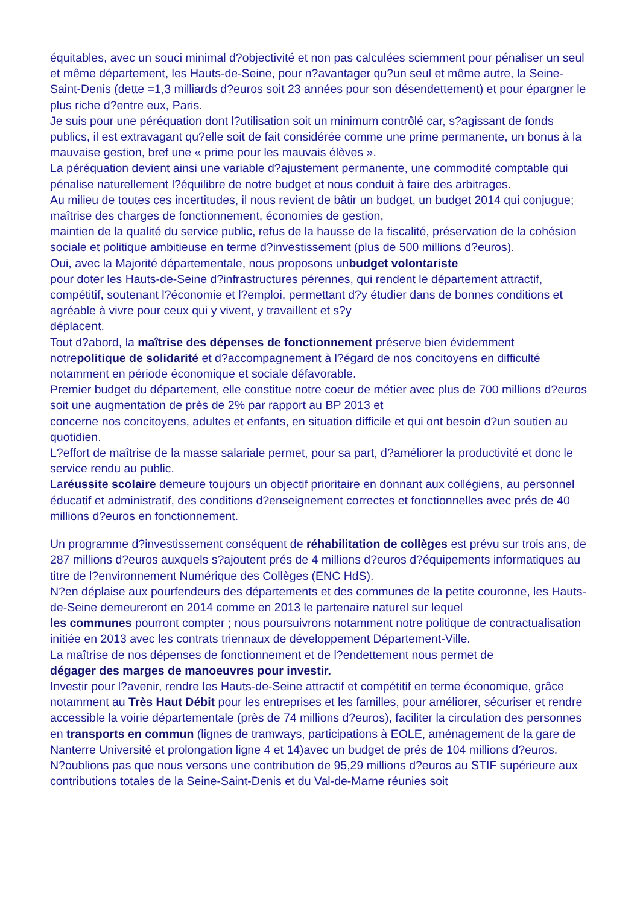équitables, avec un souci minimal d?objectivité et non pas calculées sciemment pour pénaliser un seul et même département, les Hauts-de-Seine, pour n?avantager qu?un seul et même autre, la Seine-Saint-Denis (dette =1,3 milliards d?euros soit 23 années pour son désendettement) et pour épargner le plus riche d?entre eux, Paris.
Je suis pour une péréquation dont l?utilisation soit un minimum contrôlé car, s?agissant de fonds publics, il est extravagant qu?elle soit de fait considérée comme une prime permanente, un bonus à la mauvaise gestion, bref une « prime pour les mauvais élèves ».
La péréquation devient ainsi une variable d?ajustement permanente, une commodité comptable qui pénalise naturellement l?équilibre de notre budget et nous conduit à faire des arbitrages.
Au milieu de toutes ces incertitudes, il nous revient de bâtir un budget, un budget 2014 qui conjugue; maîtrise des charges de fonctionnement, économies de gestion,
maintien de la qualité du service public, refus de la hausse de la fiscalité, préservation de la cohésion sociale et politique ambitieuse en terme d?investissement (plus de 500 millions d?euros).
Oui, avec la Majorité départementale, nous proposons unbudget volontariste
pour doter les Hauts-de-Seine d?infrastructures pérennes, qui rendent le département attractif, compétitif, soutenant l?économie et l?emploi, permettant d?y étudier dans de bonnes conditions et agréable à vivre pour ceux qui y vivent, y travaillent et s?y
déplacent.
Tout d?abord, la maîtrise des dépenses de fonctionnement préserve bien évidemment notrepolitique de solidarité et d?accompagnement à l?égard de nos concitoyens en difficulté notamment en période économique et sociale défavorable.
Premier budget du département, elle constitue notre coeur de métier avec plus de 700 millions d?euros soit une augmentation de près de 2% par rapport au BP 2013 et
concerne nos concitoyens, adultes et enfants, en situation difficile et qui ont besoin d?un soutien au quotidien.
L?effort de maîtrise de la masse salariale permet, pour sa part, d?améliorer la productivité et donc le service rendu au public.
Laréussite scolaire demeure toujours un objectif prioritaire en donnant aux collégiens, au personnel éducatif et administratif, des conditions d?enseignement correctes et fonctionnelles avec prés de 40 millions d?euros en fonctionnement.
Un programme d?investissement conséquent de réhabilitation de collèges est prévu sur trois ans, de 287 millions d?euros auxquels s?ajoutent prés de 4 millions d?euros d?équipements informatiques au titre de l?environnement Numérique des Collèges (ENC HdS).
N?en déplaise aux pourfendeurs des départements et des communes de la petite couronne, les Hauts-de-Seine demeureront en 2014 comme en 2013 le partenaire naturel sur lequel
les communes pourront compter ; nous poursuivrons notamment notre politique de contractualisation initiée en 2013 avec les contrats triennaux de développement Département-Ville.
La maîtrise de nos dépenses de fonctionnement et de l?endettement nous permet de
dégager des marges de manoeuvres pour investir.
Investir pour l?avenir, rendre les Hauts-de-Seine attractif et compétitif en terme économique, grâce notamment au Très Haut Débit pour les entreprises et les familles, pour améliorer, sécuriser et rendre accessible la voirie départementale (près de 74 millions d?euros), faciliter la circulation des personnes en transports en commun (lignes de tramways, participations à EOLE, aménagement de la gare de Nanterre Université et prolongation ligne 4 et 14)avec un budget de prés de 104 millions d?euros.
N?oublions pas que nous versons une contribution de 95,29 millions d?euros au STIF supérieure aux contributions totales de la Seine-Saint-Denis et du Val-de-Marne réunies soit